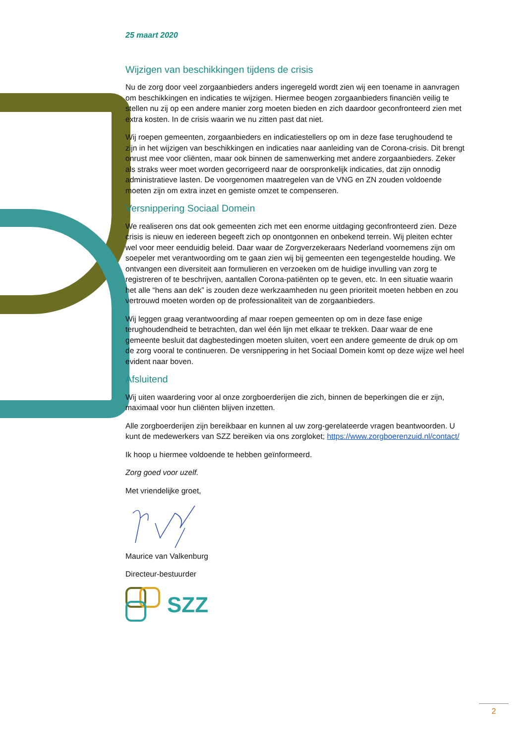25 maart 2020
Wijzigen van beschikkingen tijdens de crisis
Nu de zorg door veel zorgaanbieders anders ingeregeld wordt zien wij een toename in aanvragen om beschikkingen en indicaties te wijzigen. Hiermee beogen zorgaanbieders financiën veilig te stellen nu zij op een andere manier zorg moeten bieden en zich daardoor geconfronteerd zien met extra kosten. In de crisis waarin we nu zitten past dat niet.
Wij roepen gemeenten, zorgaanbieders en indicatiestellers op om in deze fase terughoudend te zijn in het wijzigen van beschikkingen en indicaties naar aanleiding van de Corona-crisis. Dit brengt onrust mee voor cliënten, maar ook binnen de samenwerking met andere zorgaanbieders. Zeker als straks weer moet worden gecorrigeerd naar de oorspronkelijk indicaties, dat zijn onnodig administratieve lasten. De voorgenomen maatregelen van de VNG en ZN zouden voldoende moeten zijn om extra inzet en gemiste omzet te compenseren.
Versnippering Sociaal Domein
We realiseren ons dat ook gemeenten zich met een enorme uitdaging geconfronteerd zien. Deze crisis is nieuw en iedereen begeeft zich op onontgonnen en onbekend terrein. Wij pleiten echter wel voor meer eenduidig beleid. Daar waar de Zorgverzekeraars Nederland voornemens zijn om soepeler met verantwoording om te gaan zien wij bij gemeenten een tegengestelde houding. We ontvangen een diversiteit aan formulieren en verzoeken om de huidige invulling van zorg te registreren of te beschrijven, aantallen Corona-patiënten op te geven, etc. In een situatie waarin het alle “hens aan dek” is zouden deze werkzaamheden nu geen prioriteit moeten hebben en zou vertrouwd moeten worden op de professionaliteit van de zorgaanbieders.
Wij leggen graag verantwoording af maar roepen gemeenten op om in deze fase enige terughoudendheid te betrachten, dan wel één lijn met elkaar te trekken. Daar waar de ene gemeente besluit dat dagbestedingen moeten sluiten, voert een andere gemeente de druk op om de zorg vooral te continueren. De versnippering in het Sociaal Domein komt op deze wijze wel heel evident naar boven.
Afsluitend
Wij uiten waardering voor al onze zorgboerderijen die zich, binnen de beperkingen die er zijn, maximaal voor hun cliënten blijven inzetten.
Alle zorgboerderijen zijn bereikbaar en kunnen al uw zorg-gerelateerde vragen beantwoorden. U kunt de medewerkers van SZZ bereiken via ons zorgloket; https://www.zorgboerenzuid.nl/contact/
Ik hoop u hiermee voldoende te hebben geïnformeerd.
Zorg goed voor uzelf.
Met vriendelijke groet,
Maurice van Valkenburg
Directeur-bestuurder
SZZ
2